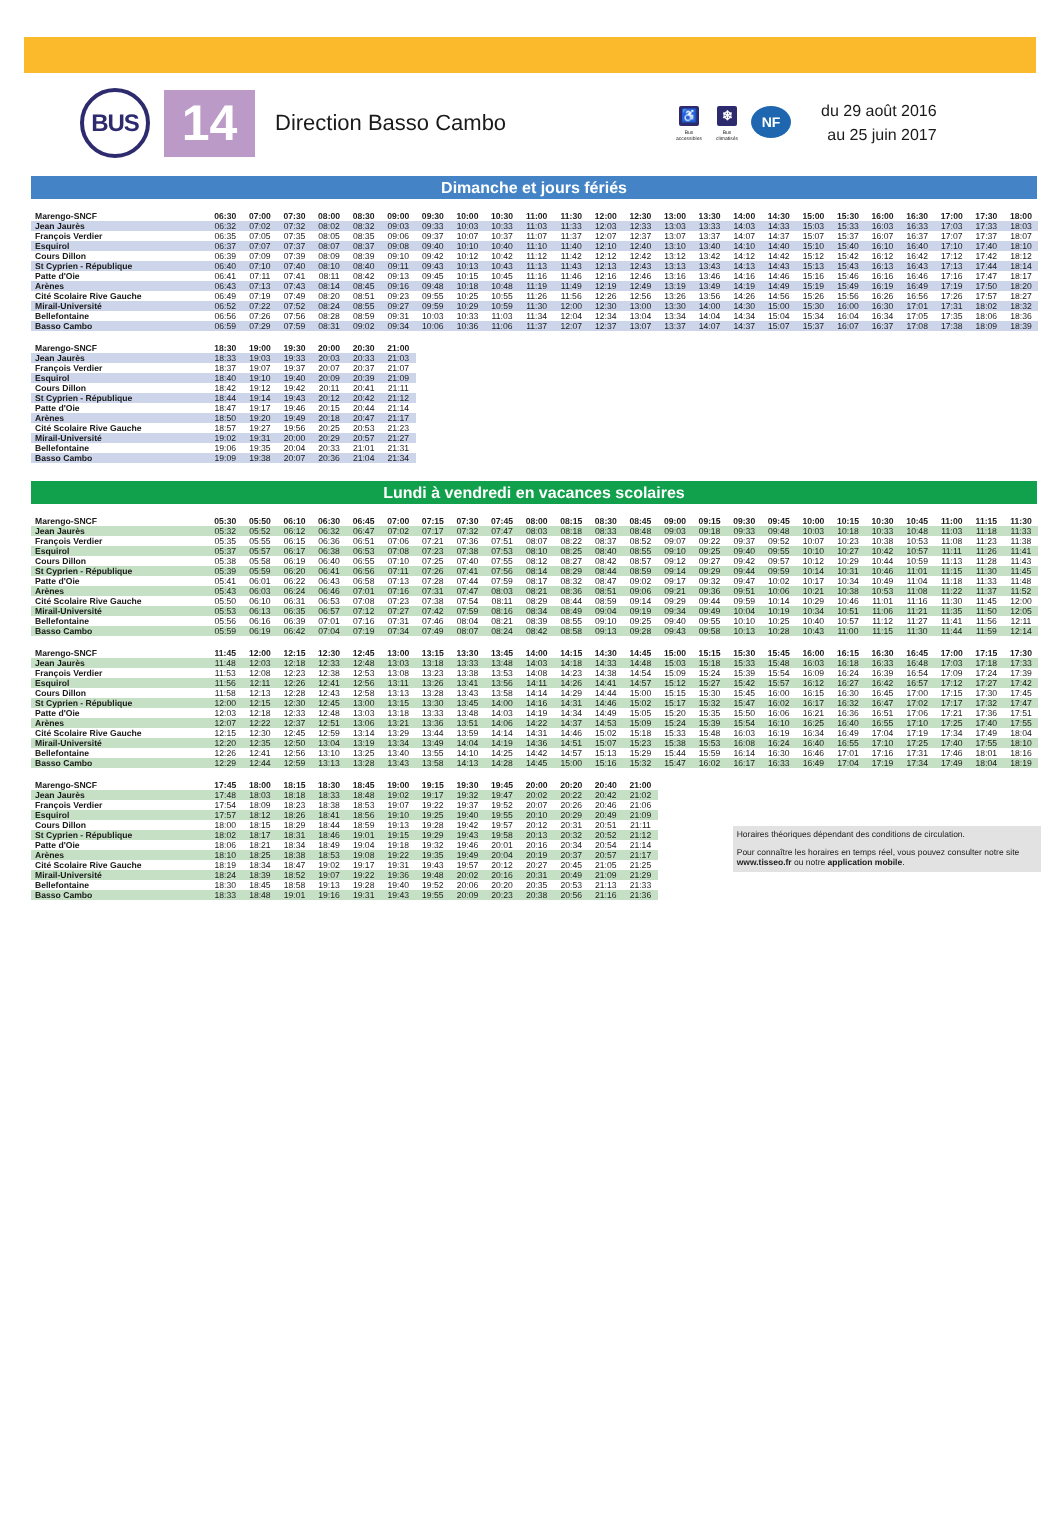BUS
14
Direction Basso Cambo
♿
Bus accessibles
❄
Bus climatisés
NF
du 29 août 2016
au 25 juin 2017
Dimanche et jours fériés
| Marengo-SNCF | 06:30 | 07:00 | 07:30 | 08:00 | 08:30 | 09:00 | 09:30 | 10:00 | 10:30 | 11:00 | 11:30 | 12:00 | 12:30 | 13:00 | 13:30 | 14:00 | 14:30 | 15:00 | 15:30 | 16:00 | 16:30 | 17:00 | 17:30 | 18:00 |
| --- | --- | --- | --- | --- | --- | --- | --- | --- | --- | --- | --- | --- | --- | --- | --- | --- | --- | --- | --- | --- | --- | --- | --- | --- |
| Jean Jaurès | 06:32 | 07:02 | 07:32 | 08:02 | 08:32 | 09:03 | 09:33 | 10:03 | 10:33 | 11:03 | 11:33 | 12:03 | 12:33 | 13:03 | 13:33 | 14:03 | 14:33 | 15:03 | 15:33 | 16:03 | 16:33 | 17:03 | 17:33 | 18:03 |
| François Verdier | 06:35 | 07:05 | 07:35 | 08:05 | 08:35 | 09:06 | 09:37 | 10:07 | 10:37 | 11:07 | 11:37 | 12:07 | 12:37 | 13:07 | 13:37 | 14:07 | 14:37 | 15:07 | 15:37 | 16:07 | 16:37 | 17:07 | 17:37 | 18:07 |
| Esquirol | 06:37 | 07:07 | 07:37 | 08:07 | 08:37 | 09:08 | 09:40 | 10:10 | 10:40 | 11:10 | 11:40 | 12:10 | 12:40 | 13:10 | 13:40 | 14:10 | 14:40 | 15:10 | 15:40 | 16:10 | 16:40 | 17:10 | 17:40 | 18:10 |
| Cours Dillon | 06:39 | 07:09 | 07:39 | 08:09 | 08:39 | 09:10 | 09:42 | 10:12 | 10:42 | 11:12 | 11:42 | 12:12 | 12:42 | 13:12 | 13:42 | 14:12 | 14:42 | 15:12 | 15:42 | 16:12 | 16:42 | 17:12 | 17:42 | 18:12 |
| St Cyprien - République | 06:40 | 07:10 | 07:40 | 08:10 | 08:40 | 09:11 | 09:43 | 10:13 | 10:43 | 11:13 | 11:43 | 12:13 | 12:43 | 13:13 | 13:43 | 14:13 | 14:43 | 15:13 | 15:43 | 16:13 | 16:43 | 17:13 | 17:44 | 18:14 |
| Patte d'Oie | 06:41 | 07:11 | 07:41 | 08:11 | 08:42 | 09:13 | 09:45 | 10:15 | 10:45 | 11:16 | 11:46 | 12:16 | 12:46 | 13:16 | 13:46 | 14:16 | 14:46 | 15:16 | 15:46 | 16:16 | 16:46 | 17:16 | 17:47 | 18:17 |
| Arènes | 06:43 | 07:13 | 07:43 | 08:14 | 08:45 | 09:16 | 09:48 | 10:18 | 10:48 | 11:19 | 11:49 | 12:19 | 12:49 | 13:19 | 13:49 | 14:19 | 14:49 | 15:19 | 15:49 | 16:19 | 16:49 | 17:19 | 17:50 | 18:20 |
| Cité Scolaire Rive Gauche | 06:49 | 07:19 | 07:49 | 08:20 | 08:51 | 09:23 | 09:55 | 10:25 | 10:55 | 11:26 | 11:56 | 12:26 | 12:56 | 13:26 | 13:56 | 14:26 | 14:56 | 15:26 | 15:56 | 16:26 | 16:56 | 17:26 | 17:57 | 18:27 |
| Mirail-Université | 06:52 | 07:22 | 07:52 | 08:24 | 08:55 | 09:27 | 09:59 | 10:29 | 10:59 | 11:30 | 12:00 | 12:30 | 13:00 | 13:30 | 14:00 | 14:30 | 15:00 | 15:30 | 16:00 | 16:30 | 17:01 | 17:31 | 18:02 | 18:32 |
| Bellefontaine | 06:56 | 07:26 | 07:56 | 08:28 | 08:59 | 09:31 | 10:03 | 10:33 | 11:03 | 11:34 | 12:04 | 12:34 | 13:04 | 13:34 | 14:04 | 14:34 | 15:04 | 15:34 | 16:04 | 16:34 | 17:05 | 17:35 | 18:06 | 18:36 |
| Basso Cambo | 06:59 | 07:29 | 07:59 | 08:31 | 09:02 | 09:34 | 10:06 | 10:36 | 11:06 | 11:37 | 12:07 | 12:37 | 13:07 | 13:37 | 14:07 | 14:37 | 15:07 | 15:37 | 16:07 | 16:37 | 17:08 | 17:38 | 18:09 | 18:39 |
| Marengo-SNCF | 18:30 | 19:00 | 19:30 | 20:00 | 20:30 | 21:00 |
| --- | --- | --- | --- | --- | --- | --- |
| Jean Jaurès | 18:33 | 19:03 | 19:33 | 20:03 | 20:33 | 21:03 |
| François Verdier | 18:37 | 19:07 | 19:37 | 20:07 | 20:37 | 21:07 |
| Esquirol | 18:40 | 19:10 | 19:40 | 20:09 | 20:39 | 21:09 |
| Cours Dillon | 18:42 | 19:12 | 19:42 | 20:11 | 20:41 | 21:11 |
| St Cyprien - République | 18:44 | 19:14 | 19:43 | 20:12 | 20:42 | 21:12 |
| Patte d'Oie | 18:47 | 19:17 | 19:46 | 20:15 | 20:44 | 21:14 |
| Arènes | 18:50 | 19:20 | 19:49 | 20:18 | 20:47 | 21:17 |
| Cité Scolaire Rive Gauche | 18:57 | 19:27 | 19:56 | 20:25 | 20:53 | 21:23 |
| Mirail-Université | 19:02 | 19:31 | 20:00 | 20:29 | 20:57 | 21:27 |
| Bellefontaine | 19:06 | 19:35 | 20:04 | 20:33 | 21:01 | 21:31 |
| Basso Cambo | 19:09 | 19:38 | 20:07 | 20:36 | 21:04 | 21:34 |
Lundi à vendredi en vacances scolaires
| Marengo-SNCF | 05:30 | 05:50 | 06:10 | 06:30 | 06:45 | 07:00 | 07:15 | 07:30 | 07:45 | 08:00 | 08:15 | 08:30 | 08:45 | 09:00 | 09:15 | 09:30 | 09:45 | 10:00 | 10:15 | 10:30 | 10:45 | 11:00 | 11:15 | 11:30 |
| --- | --- | --- | --- | --- | --- | --- | --- | --- | --- | --- | --- | --- | --- | --- | --- | --- | --- | --- | --- | --- | --- | --- | --- | --- |
| Jean Jaurès | 05:32 | 05:52 | 06:12 | 06:32 | 06:47 | 07:02 | 07:17 | 07:32 | 07:47 | 08:03 | 08:18 | 08:33 | 08:48 | 09:03 | 09:18 | 09:33 | 09:48 | 10:03 | 10:18 | 10:33 | 10:48 | 11:03 | 11:18 | 11:33 |
| François Verdier | 05:35 | 05:55 | 06:15 | 06:36 | 06:51 | 07:06 | 07:21 | 07:36 | 07:51 | 08:07 | 08:22 | 08:37 | 08:52 | 09:07 | 09:22 | 09:37 | 09:52 | 10:07 | 10:23 | 10:38 | 10:53 | 11:08 | 11:23 | 11:38 |
| Esquirol | 05:37 | 05:57 | 06:17 | 06:38 | 06:53 | 07:08 | 07:23 | 07:38 | 07:53 | 08:10 | 08:25 | 08:40 | 08:55 | 09:10 | 09:25 | 09:40 | 09:55 | 10:10 | 10:27 | 10:42 | 10:57 | 11:11 | 11:26 | 11:41 |
| Cours Dillon | 05:38 | 05:58 | 06:19 | 06:40 | 06:55 | 07:10 | 07:25 | 07:40 | 07:55 | 08:12 | 08:27 | 08:42 | 08:57 | 09:12 | 09:27 | 09:42 | 09:57 | 10:12 | 10:29 | 10:44 | 10:59 | 11:13 | 11:28 | 11:43 |
| St Cyprien - République | 05:39 | 05:59 | 06:20 | 06:41 | 06:56 | 07:11 | 07:26 | 07:41 | 07:56 | 08:14 | 08:29 | 08:44 | 08:59 | 09:14 | 09:29 | 09:44 | 09:59 | 10:14 | 10:31 | 10:46 | 11:01 | 11:15 | 11:30 | 11:45 |
| Patte d'Oie | 05:41 | 06:01 | 06:22 | 06:43 | 06:58 | 07:13 | 07:28 | 07:44 | 07:59 | 08:17 | 08:32 | 08:47 | 09:02 | 09:17 | 09:32 | 09:47 | 10:02 | 10:17 | 10:34 | 10:49 | 11:04 | 11:18 | 11:33 | 11:48 |
| Arènes | 05:43 | 06:03 | 06:24 | 06:46 | 07:01 | 07:16 | 07:31 | 07:47 | 08:03 | 08:21 | 08:36 | 08:51 | 09:06 | 09:21 | 09:36 | 09:51 | 10:06 | 10:21 | 10:38 | 10:53 | 11:08 | 11:22 | 11:37 | 11:52 |
| Cité Scolaire Rive Gauche | 05:50 | 06:10 | 06:31 | 06:53 | 07:08 | 07:23 | 07:38 | 07:54 | 08:11 | 08:29 | 08:44 | 08:59 | 09:14 | 09:29 | 09:44 | 09:59 | 10:14 | 10:29 | 10:46 | 11:01 | 11:16 | 11:30 | 11:45 | 12:00 |
| Mirail-Université | 05:53 | 06:13 | 06:35 | 06:57 | 07:12 | 07:27 | 07:42 | 07:59 | 08:16 | 08:34 | 08:49 | 09:04 | 09:19 | 09:34 | 09:49 | 10:04 | 10:19 | 10:34 | 10:51 | 11:06 | 11:21 | 11:35 | 11:50 | 12:05 |
| Bellefontaine | 05:56 | 06:16 | 06:39 | 07:01 | 07:16 | 07:31 | 07:46 | 08:04 | 08:21 | 08:39 | 08:55 | 09:10 | 09:25 | 09:40 | 09:55 | 10:10 | 10:25 | 10:40 | 10:57 | 11:12 | 11:27 | 11:41 | 11:56 | 12:11 |
| Basso Cambo | 05:59 | 06:19 | 06:42 | 07:04 | 07:19 | 07:34 | 07:49 | 08:07 | 08:24 | 08:42 | 08:58 | 09:13 | 09:28 | 09:43 | 09:58 | 10:13 | 10:28 | 10:43 | 11:00 | 11:15 | 11:30 | 11:44 | 11:59 | 12:14 |
| Marengo-SNCF | 11:45 | 12:00 | 12:15 | 12:30 | 12:45 | 13:00 | 13:15 | 13:30 | 13:45 | 14:00 | 14:15 | 14:30 | 14:45 | 15:00 | 15:15 | 15:30 | 15:45 | 16:00 | 16:15 | 16:30 | 16:45 | 17:00 | 17:15 | 17:30 |
| --- | --- | --- | --- | --- | --- | --- | --- | --- | --- | --- | --- | --- | --- | --- | --- | --- | --- | --- | --- | --- | --- | --- | --- | --- |
| Jean Jaurès | 11:48 | 12:03 | 12:18 | 12:33 | 12:48 | 13:03 | 13:18 | 13:33 | 13:48 | 14:03 | 14:18 | 14:33 | 14:48 | 15:03 | 15:18 | 15:33 | 15:48 | 16:03 | 16:18 | 16:33 | 16:48 | 17:03 | 17:18 | 17:33 |
| François Verdier | 11:53 | 12:08 | 12:23 | 12:38 | 12:53 | 13:08 | 13:23 | 13:38 | 13:53 | 14:08 | 14:23 | 14:38 | 14:54 | 15:09 | 15:24 | 15:39 | 15:54 | 16:09 | 16:24 | 16:39 | 16:54 | 17:09 | 17:24 | 17:39 |
| Esquirol | 11:56 | 12:11 | 12:26 | 12:41 | 12:56 | 13:11 | 13:26 | 13:41 | 13:56 | 14:11 | 14:26 | 14:41 | 14:57 | 15:12 | 15:27 | 15:42 | 15:57 | 16:12 | 16:27 | 16:42 | 16:57 | 17:12 | 17:27 | 17:42 |
| Cours Dillon | 11:58 | 12:13 | 12:28 | 12:43 | 12:58 | 13:13 | 13:28 | 13:43 | 13:58 | 14:14 | 14:29 | 14:44 | 15:00 | 15:15 | 15:30 | 15:45 | 16:00 | 16:15 | 16:30 | 16:45 | 17:00 | 17:15 | 17:30 | 17:45 |
| St Cyprien - République | 12:00 | 12:15 | 12:30 | 12:45 | 13:00 | 13:15 | 13:30 | 13:45 | 14:00 | 14:16 | 14:31 | 14:46 | 15:02 | 15:17 | 15:32 | 15:47 | 16:02 | 16:17 | 16:32 | 16:47 | 17:02 | 17:17 | 17:32 | 17:47 |
| Patte d'Oie | 12:03 | 12:18 | 12:33 | 12:48 | 13:03 | 13:18 | 13:33 | 13:48 | 14:03 | 14:19 | 14:34 | 14:49 | 15:05 | 15:20 | 15:35 | 15:50 | 16:06 | 16:21 | 16:36 | 16:51 | 17:06 | 17:21 | 17:36 | 17:51 |
| Arènes | 12:07 | 12:22 | 12:37 | 12:51 | 13:06 | 13:21 | 13:36 | 13:51 | 14:06 | 14:22 | 14:37 | 14:53 | 15:09 | 15:24 | 15:39 | 15:54 | 16:10 | 16:25 | 16:40 | 16:55 | 17:10 | 17:25 | 17:40 | 17:55 |
| Cité Scolaire Rive Gauche | 12:15 | 12:30 | 12:45 | 12:59 | 13:14 | 13:29 | 13:44 | 13:59 | 14:14 | 14:31 | 14:46 | 15:02 | 15:18 | 15:33 | 15:48 | 16:03 | 16:19 | 16:34 | 16:49 | 17:04 | 17:19 | 17:34 | 17:49 | 18:04 |
| Mirail-Université | 12:20 | 12:35 | 12:50 | 13:04 | 13:19 | 13:34 | 13:49 | 14:04 | 14:19 | 14:36 | 14:51 | 15:07 | 15:23 | 15:38 | 15:53 | 16:08 | 16:24 | 16:40 | 16:55 | 17:10 | 17:25 | 17:40 | 17:55 | 18:10 |
| Bellefontaine | 12:26 | 12:41 | 12:56 | 13:10 | 13:25 | 13:40 | 13:55 | 14:10 | 14:25 | 14:42 | 14:57 | 15:13 | 15:29 | 15:44 | 15:59 | 16:14 | 16:30 | 16:46 | 17:01 | 17:16 | 17:31 | 17:46 | 18:01 | 18:16 |
| Basso Cambo | 12:29 | 12:44 | 12:59 | 13:13 | 13:28 | 13:43 | 13:58 | 14:13 | 14:28 | 14:45 | 15:00 | 15:16 | 15:32 | 15:47 | 16:02 | 16:17 | 16:33 | 16:49 | 17:04 | 17:19 | 17:34 | 17:49 | 18:04 | 18:19 |
| Marengo-SNCF | 17:45 | 18:00 | 18:15 | 18:30 | 18:45 | 19:00 | 19:15 | 19:30 | 19:45 | 20:00 | 20:20 | 20:40 | 21:00 |
| --- | --- | --- | --- | --- | --- | --- | --- | --- | --- | --- | --- | --- | --- |
| Jean Jaurès | 17:48 | 18:03 | 18:18 | 18:33 | 18:48 | 19:02 | 19:17 | 19:32 | 19:47 | 20:02 | 20:22 | 20:42 | 21:02 |
| François Verdier | 17:54 | 18:09 | 18:23 | 18:38 | 18:53 | 19:07 | 19:22 | 19:37 | 19:52 | 20:07 | 20:26 | 20:46 | 21:06 |
| Esquirol | 17:57 | 18:12 | 18:26 | 18:41 | 18:56 | 19:10 | 19:25 | 19:40 | 19:55 | 20:10 | 20:29 | 20:49 | 21:09 |
| Cours Dillon | 18:00 | 18:15 | 18:29 | 18:44 | 18:59 | 19:13 | 19:28 | 19:42 | 19:57 | 20:12 | 20:31 | 20:51 | 21:11 |
| St Cyprien - République | 18:02 | 18:17 | 18:31 | 18:46 | 19:01 | 19:15 | 19:29 | 19:43 | 19:58 | 20:13 | 20:32 | 20:52 | 21:12 |
| Patte d'Oie | 18:06 | 18:21 | 18:34 | 18:49 | 19:04 | 19:18 | 19:32 | 19:46 | 20:01 | 20:16 | 20:34 | 20:54 | 21:14 |
| Arènes | 18:10 | 18:25 | 18:38 | 18:53 | 19:08 | 19:22 | 19:35 | 19:49 | 20:04 | 20:19 | 20:37 | 20:57 | 21:17 |
| Cité Scolaire Rive Gauche | 18:19 | 18:34 | 18:47 | 19:02 | 19:17 | 19:31 | 19:43 | 19:57 | 20:12 | 20:27 | 20:45 | 21:05 | 21:25 |
| Mirail-Université | 18:24 | 18:39 | 18:52 | 19:07 | 19:22 | 19:36 | 19:48 | 20:02 | 20:16 | 20:31 | 20:49 | 21:09 | 21:29 |
| Bellefontaine | 18:30 | 18:45 | 18:58 | 19:13 | 19:28 | 19:40 | 19:52 | 20:06 | 20:20 | 20:35 | 20:53 | 21:13 | 21:33 |
| Basso Cambo | 18:33 | 18:48 | 19:01 | 19:16 | 19:31 | 19:43 | 19:55 | 20:09 | 20:23 | 20:38 | 20:56 | 21:16 | 21:36 |
Horaires théoriques dépendant des conditions de circulation.
Pour connaître les horaires en temps réel, vous pouvez consulter notre site www.tisseo.fr ou notre application mobile.